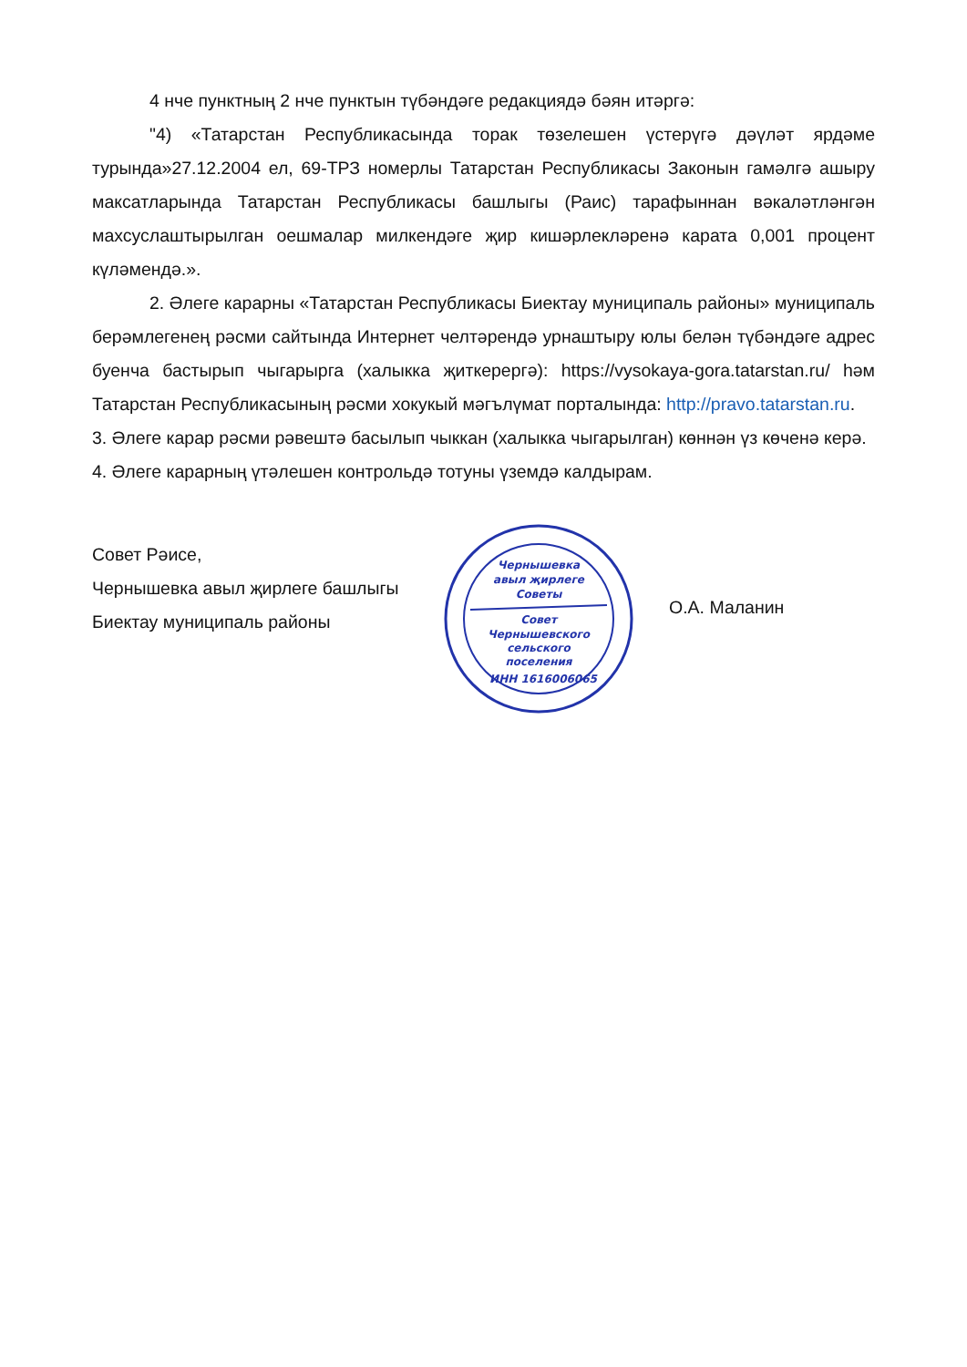4 нче пунктның 2 нче пунктын түбәндәге редакциядә бәян итәргә:
"4) «Татарстан Республикасында торак төзелешен үстерүгә дәүләт ярдәме турында»27.12.2004 ел, 69-ТРЗ номерлы Татарстан Республикасы Законын гамәлгә ашыру максатларында Татарстан Республикасы башлыгы (Раис) тарафыннан вәкаләтләнгән махсуслаштырылган оешмалар милкендәге җир кишәрлекләренә карата 0,001 процент күләмендә.».
2. Әлеге карарны «Татарстан Республикасы Биектау муниципаль районы» муниципаль берәмлегенең рәсми сайтында Интернет челтәрендә урнаштыру юлы белән түбәндәге адрес буенча бастырып чыгарырга (халыкка җиткерергә): https://vysokaya-gora.tatarstan.ru/ һәм Татарстан Республикасының рәсми хокукый мәгълүмат порталында: http://pravo.tatarstan.ru.
3. Әлеге карар рәсми рәвештә басылып чыккан (халыкка чыгарылган) көннән үз көченә керә.
4. Әлеге карарның үтәлешен контрольдә тотуны үземдә калдырам.
Совет Рәисе,
Чернышевка авыл җирлеге башлыгы
Биектау муниципаль районы
Чернышевка
авыл җирлеге
Советы
Совет
Чернышевского
сельского
поселения
ИНН 1616006065
О.А. Маланин